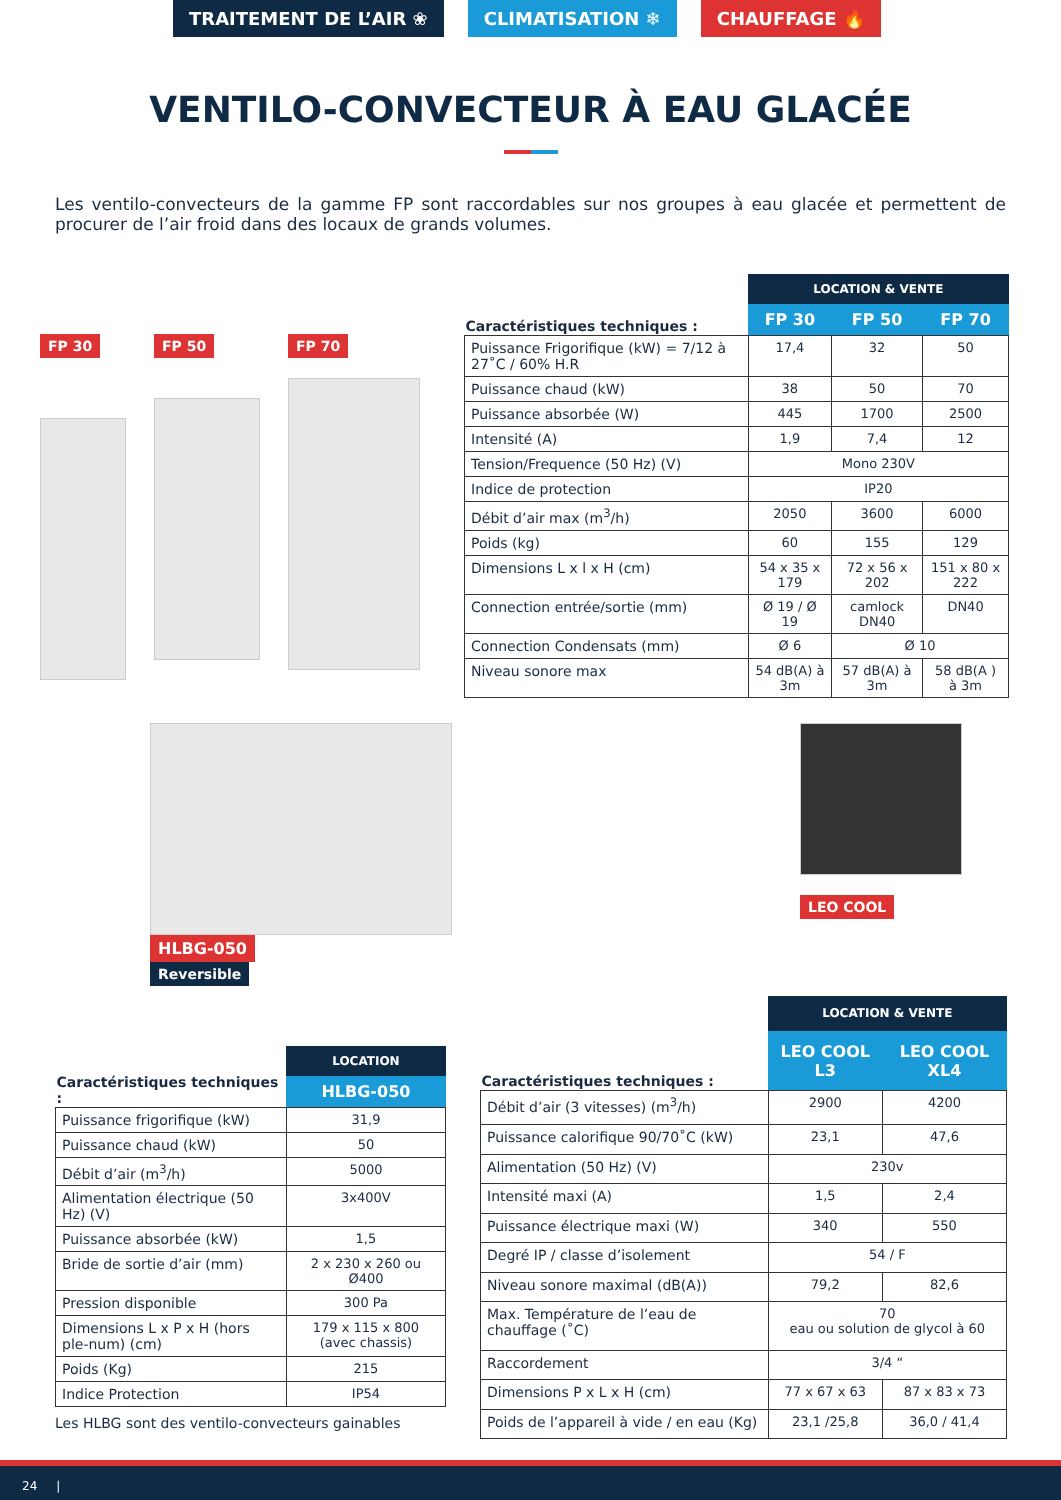TRAITEMENT DE L’AIR ❀ CLIMATISATION ❄ CHAUFFAGE 🔥
VENTILO-CONVECTEUR À EAU GLACÉE
Les ventilo-convecteurs de la gamme FP sont raccordables sur nos groupes à eau glacée et permettent de procurer de l’air froid dans des locaux de grands volumes.
FP 30 FP 50 FP 70
| Caractéristiques techniques : | LOCATION & VENTE | | |
| --- | --- | --- | --- |
| | FP 30 | FP 50 | FP 70 |
| Puissance Frigorifique (kW) = 7/12 à 27˚C / 60% H.R | 17,4 | 32 | 50 |
| Puissance chaud (kW) | 38 | 50 | 70 |
| Puissance absorbée (W) | 445 | 1700 | 2500 |
| Intensité (A) | 1,9 | 7,4 | 12 |
| Tension/Frequence (50 Hz) (V) | Mono 230V | | |
| Indice de protection | IP20 | | |
| Débit d’air max (m<sup>3</sup>/h) | 2050 | 3600 | 6000 |
| Poids (kg) | 60 | 155 | 129 |
| Dimensions L x l x H (cm) | 54 x 35 x 179 | 72 x 56 x 202 | 151 x 80 x 222 |
| Connection entrée/sortie (mm) | Ø 19 / Ø 19 | camlock DN40 | DN40 |
| Connection Condensats (mm) | Ø 6 | Ø 10 | |
| Niveau sonore max | 54 dB(A) à 3m | 57 dB(A) à 3m | 58 dB(A ) à 3m |
HLBG-050
Reversible
LEO COOL
| Caractéristiques techniques : | LOCATION |
| --- | --- |
| | HLBG-050 |
| Puissance frigorifique (kW) | 31,9 |
| Puissance chaud (kW) | 50 |
| Débit d’air (m<sup>3</sup>/h) | 5000 |
| Alimentation électrique (50 Hz) (V) | 3x400V |
| Puissance absorbée (kW) | 1,5 |
| Bride de sortie d’air (mm) | 2 x 230 x 260 ou Ø400 |
| Pression disponible | 300 Pa |
| Dimensions L x P x H (hors ple-num) (cm) | 179 x 115 x 800 (avec chassis) |
| Poids (Kg) | 215 |
| Indice Protection | IP54 |
Les HLBG sont des ventilo-convecteurs gainables
| Caractéristiques techniques : | LOCATION & VENTE | |
| --- | --- | --- |
| | LEO COOL L3 | LEO COOL XL4 |
| Débit d’air (3 vitesses) (m<sup>3</sup>/h) | 2900 | 4200 |
| Puissance calorifique 90/70˚C (kW) | 23,1 | 47,6 |
| Alimentation (50 Hz) (V) | 230v | |
| Intensité maxi (A) | 1,5 | 2,4 |
| Puissance électrique maxi (W) | 340 | 550 |
| Degré IP / classe d’isolement | 54 / F | |
| Niveau sonore maximal (dB(A)) | 79,2 | 82,6 |
| Max. Température de l’eau de chauffage (˚C) | 70 eau ou solution de glycol à 60 | |
| Raccordement | 3/4 “ | |
| Dimensions P x L x H (cm) | 77 x 67 x 63 | 87 x 83 x 73 |
| Poids de l’appareil à vide / en eau (Kg) | 23,1 /25,8 | 36,0 / 41,4 |
24 |